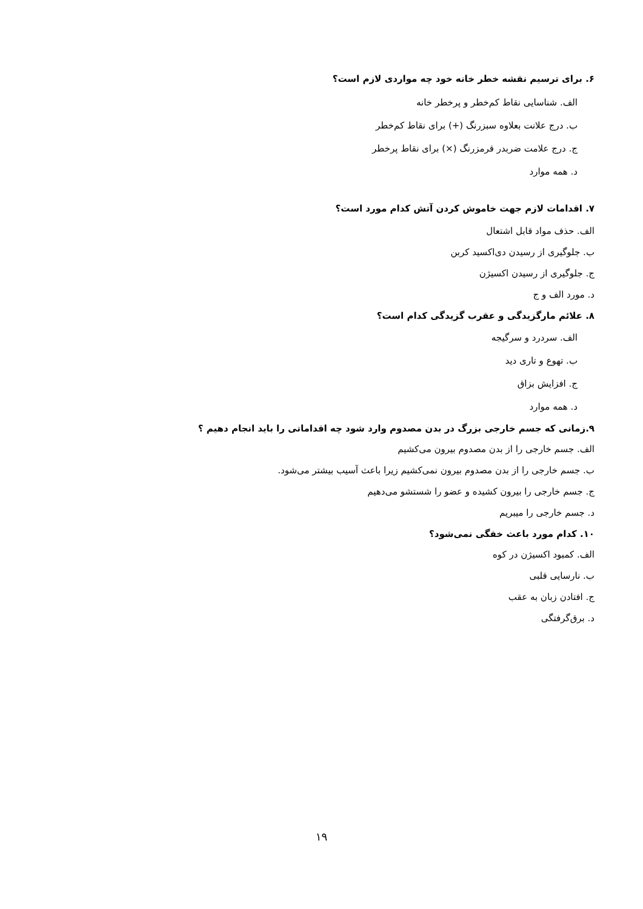۶. برای ترسیم نقشه خطر خانه خود چه مواردی لازم است؟
الف. شناسایی نقاط کم‌خطر و پرخطر خانه
ب. درج علانت بعلاوه سبزرنگ (+) برای نقاط کم‌خطر
ج. درج علامت ضربدر قرمزرنگ (×) برای نقاط پرخطر
د. همه موارد
۷. اقدامات لازم جهت خاموش کردن آتش کدام مورد است؟
الف. حذف مواد قابل اشتعال
ب. جلوگیری از رسیدن دی‌اکسید کربن
ج. جلوگیری از رسیدن اکسیژن
د. مورد الف و ج
۸. علائم مارگزیدگی و عقرب گزیدگی کدام است؟
الف. سردرد و سرگیجه
ب. تهوع و تاری دید
ج. افزایش بزاق
د. همه موارد
۹.زمانی که جسم خارجی بزرگ در بدن مصدوم وارد شود چه اقداماتی را باید انجام دهیم ؟
الف. جسم خارجی را از بدن مصدوم بیرون می‌کشیم
ب. جسم خارجی را از بدن مصدوم بیرون نمی‌کشیم زیرا باعث آسیب بیشتر می‌شود.
ج. جسم خارجی را بیرون کشیده و عضو را شستشو می‌دهیم
د. جسم خارجی را میبریم
۱۰. کدام مورد باعث خفگی نمی‌شود؟
الف. کمبود اکسیژن در کوه
ب. نارسایی قلبی
ج. افتادن زبان به عقب
د. برق‌گرفتگی
۱۹